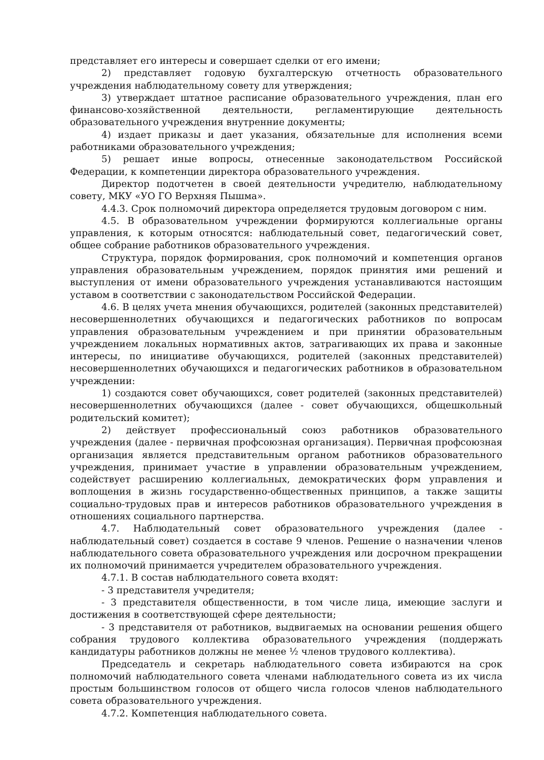представляет его интересы и совершает сделки от его имени;
2) представляет годовую бухгалтерскую отчетность образовательного учреждения наблюдательному совету для утверждения;
3) утверждает штатное расписание образовательного учреждения, план его финансово-хозяйственной деятельности, регламентирующие деятельность образовательного учреждения внутренние документы;
4) издает приказы и дает указания, обязательные для исполнения всеми работниками образовательного учреждения;
5) решает иные вопросы, отнесенные законодательством Российской Федерации, к компетенции директора образовательного учреждения.
Директор подотчетен в своей деятельности учредителю, наблюдательному совету, МКУ «УО ГО Верхняя Пышма».
4.4.3. Срок полномочий директора определяется трудовым договором с ним.
4.5. В образовательном учреждении формируются коллегиальные органы управления, к которым относятся: наблюдательный совет, педагогический совет, общее собрание работников образовательного учреждения.
Структура, порядок формирования, срок полномочий и компетенция органов управления образовательным учреждением, порядок принятия ими решений и выступления от имени образовательного учреждения устанавливаются настоящим уставом в соответствии с законодательством Российской Федерации.
4.6. В целях учета мнения обучающихся, родителей (законных представителей) несовершеннолетних обучающихся и педагогических работников по вопросам управления образовательным учреждением и при принятии образовательным учреждением локальных нормативных актов, затрагивающих их права и законные интересы, по инициативе обучающихся, родителей (законных представителей) несовершеннолетних обучающихся и педагогических работников в образовательном учреждении:
1) создаются совет обучающихся, совет родителей (законных представителей) несовершеннолетних обучающихся (далее - совет обучающихся, общешкольный родительский комитет);
2) действует профессиональный союз работников образовательного учреждения (далее - первичная профсоюзная организация). Первичная профсоюзная организация является представительным органом работников образовательного учреждения, принимает участие в управлении образовательным учреждением, содействует расширению коллегиальных, демократических форм управления и воплощения в жизнь государственно-общественных принципов, а также защиты социально-трудовых прав и интересов работников образовательного учреждения в отношениях социального партнерства.
4.7. Наблюдательный совет образовательного учреждения (далее - наблюдательный совет) создается в составе 9 членов. Решение о назначении членов наблюдательного совета образовательного учреждения или досрочном прекращении их полномочий принимается учредителем образовательного учреждения.
4.7.1. В состав наблюдательного совета входят:
- 3 представителя учредителя;
- 3 представителя общественности, в том числе лица, имеющие заслуги и достижения в соответствующей сфере деятельности;
- 3 представителя от работников, выдвигаемых на основании решения общего собрания трудового коллектива образовательного учреждения (поддержать кандидатуры работников должны не менее ½ членов трудового коллектива).
Председатель и секретарь наблюдательного совета избираются на срок полномочий наблюдательного совета членами наблюдательного совета из их числа простым большинством голосов от общего числа голосов членов наблюдательного совета образовательного учреждения.
4.7.2. Компетенция наблюдательного совета.